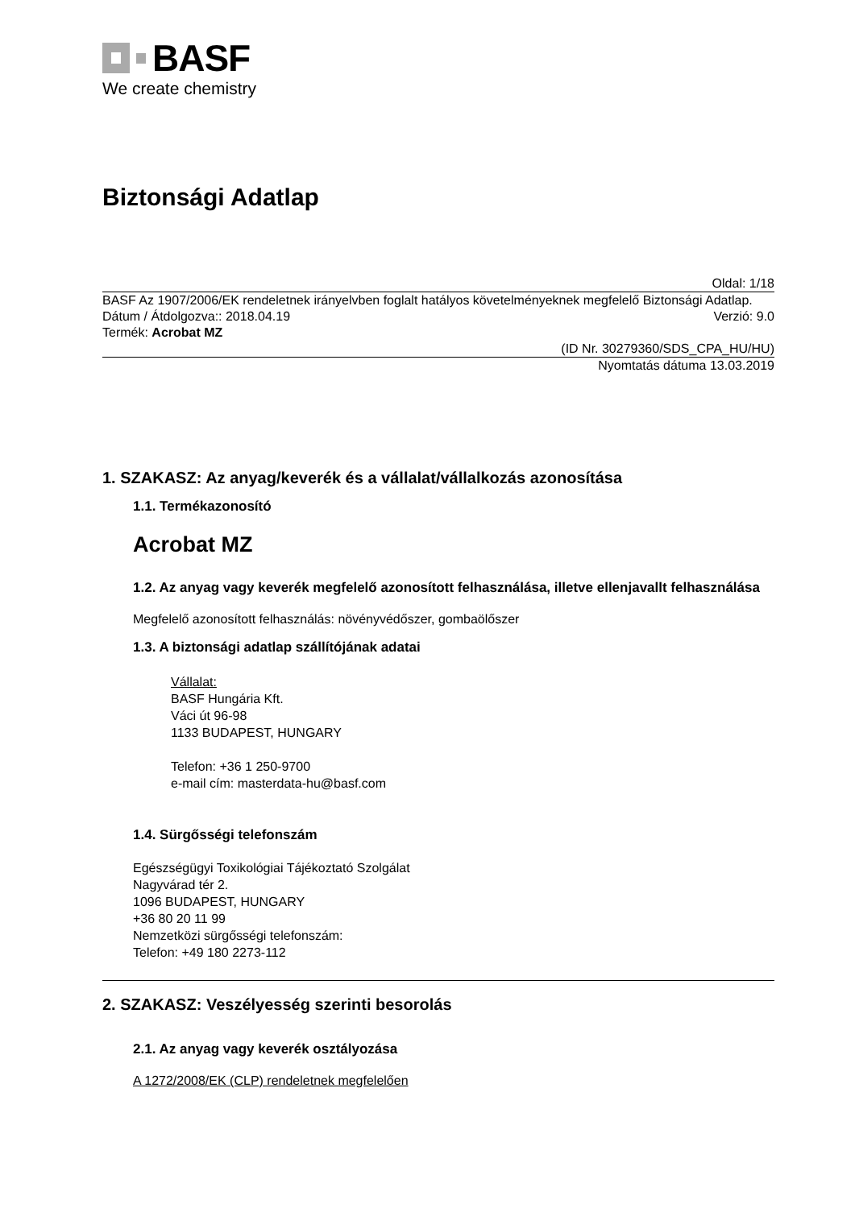BASF
We create chemistry
Biztonsági Adatlap
Oldal: 1/18
BASF Az 1907/2006/EK rendeletnek irányelvben foglalt hatályos követelményeknek megfelelő Biztonsági Adatlap.
Dátum / Átdolgozva:: 2018.04.19 Verzió: 9.0
Termék: Acrobat MZ
(ID Nr. 30279360/SDS_CPA_HU/HU)
Nyomtatás dátuma 13.03.2019
1. SZAKASZ: Az anyag/keverék és a vállalat/vállalkozás azonosítása
1.1. Termékazonosító
Acrobat MZ
1.2. Az anyag vagy keverék megfelelő azonosított felhasználása, illetve ellenjavallt felhasználása
Megfelelő azonosított felhasználás: növényvédőszer, gombaölőszer
1.3. A biztonsági adatlap szállítójának adatai
Vállalat:
BASF Hungária Kft.
Váci út 96-98
1133 BUDAPEST, HUNGARY
Telefon: +36 1 250-9700
e-mail cím: masterdata-hu@basf.com
1.4. Sürgősségi telefonszám
Egészségügyi Toxikológiai Tájékoztató Szolgálat
Nagyvárad tér 2.
1096 BUDAPEST, HUNGARY
+36 80 20 11 99
Nemzetközi sürgősségi telefonszám:
Telefon: +49 180 2273-112
2. SZAKASZ: Veszélyesség szerinti besorolás
2.1. Az anyag vagy keverék osztályozása
A 1272/2008/EK (CLP) rendeletnek megfelelően